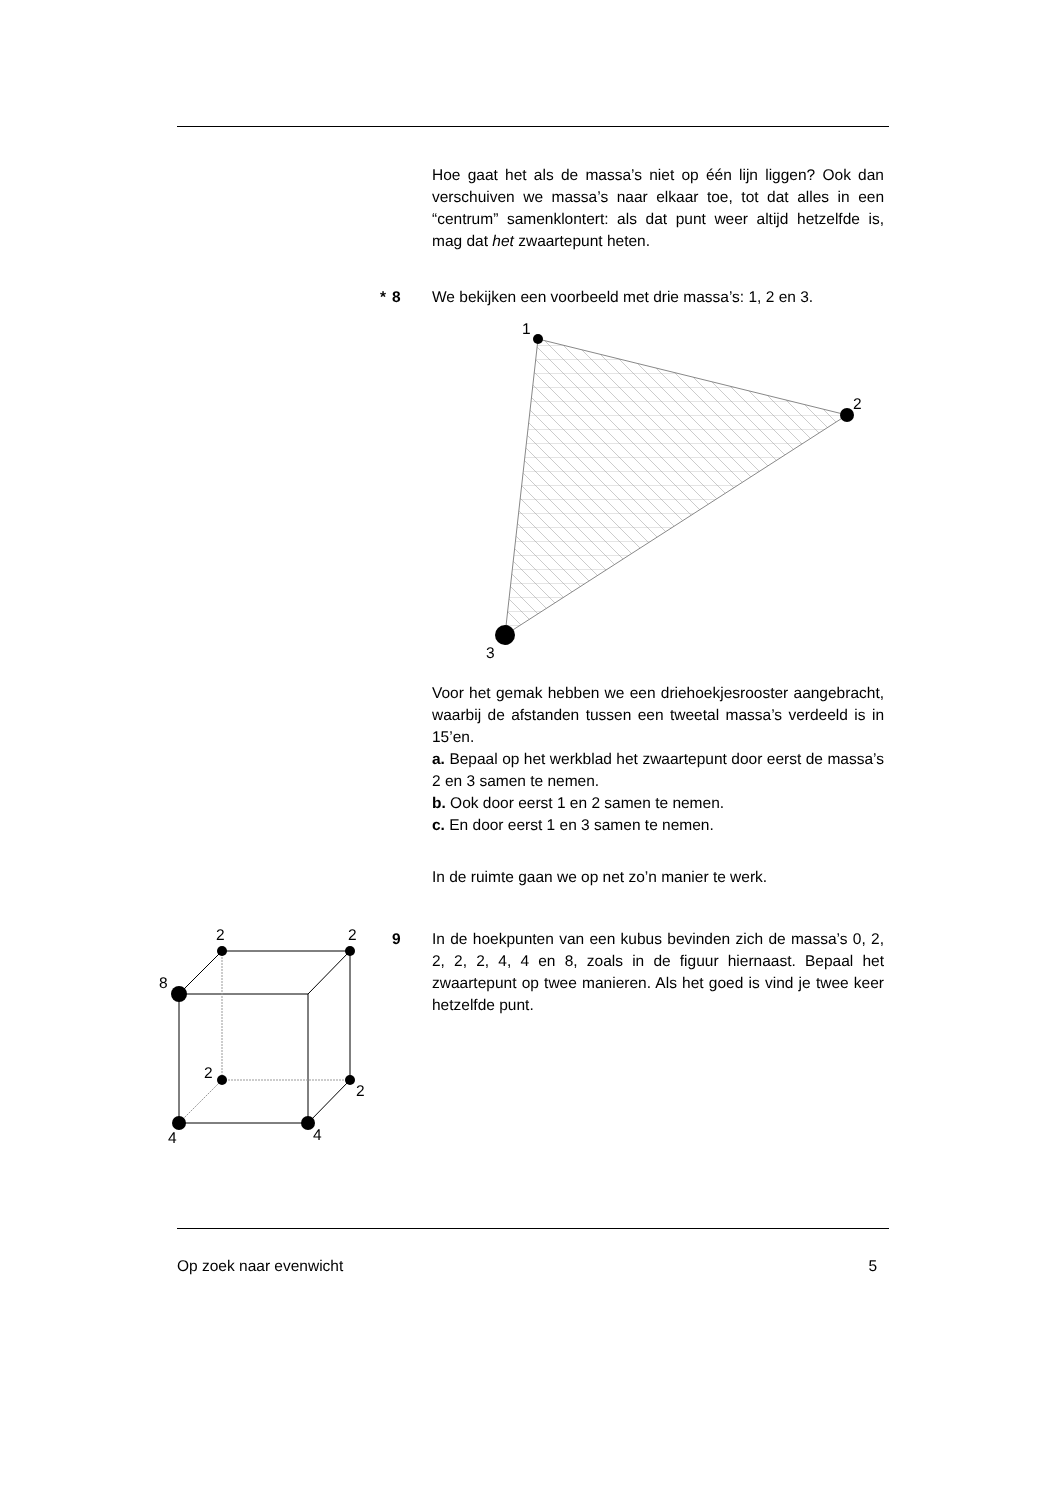Hoe gaat het als de massa’s niet op één lijn liggen? Ook dan verschuiven we massa’s naar elkaar toe, tot dat alles in een “centrum” samenklontert: als dat punt weer altijd hetzelfde is, mag dat het zwaartepunt heten.
* 8
We bekijken een voorbeeld met drie massa’s: 1, 2 en 3.
1
2
3
Voor het gemak hebben we een driehoekjesrooster aangebracht, waarbij de afstanden tussen een tweetal massa’s verdeeld is in 15’en.
a. Bepaal op het werkblad het zwaartepunt door eerst de massa’s 2 en 3 samen te nemen.
b. Ook door eerst 1 en 2 samen te nemen.
c. En door eerst 1 en 3 samen te nemen.
In de ruimte gaan we op net zo’n manier te werk.
9
In de hoekpunten van een kubus bevinden zich de massa’s 0, 2, 2, 2, 2, 4, 4 en 8, zoals in de figuur hiernaast. Bepaal het zwaartepunt op twee manieren. Als het goed is vind je twee keer hetzelfde punt.
8
2
2
2
2
4
4
Op zoek naar evenwicht 5